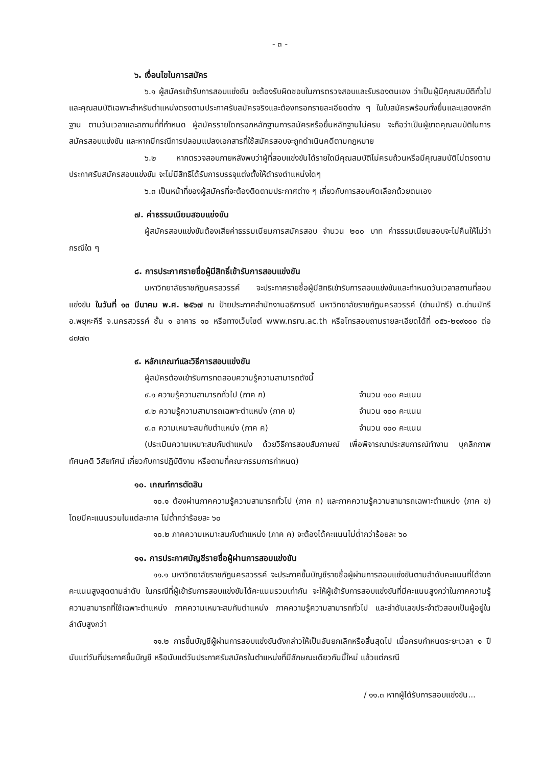- ๓ -
๖. เงื่อนไขในการสมัคร
๖.๑ ผู้สมัครเข้ารับการสอบแข่งขัน จะต้องรับผิดชอบในการตรวจสอบและรับรองตนเอง ว่าเป็นผู้มีคุณสมบัติทั่วไปและคุณสมบัติเฉพาะสำหรับตำแหน่งตรงตามประกาศรับสมัครจริงและต้องกรอกรายละเอียดต่าง ๆ ในใบสมัครพร้อมทั้งยื่นและแสดงหลักฐาน ตามวันเวลาและสถานที่ที่กำหนด ผู้สมัครรายใดกรอกหลักฐานการสมัครหรือยื่นหลักฐานไม่ครบ จะถือว่าเป็นผู้ขาดคุณสมบัติในการสมัครสอบแข่งขัน และหากมีกรณีการปลอมแปลงเอกสารที่ใช้สมัครสอบจะถูกดำเนินคดีตามกฎหมาย
๖.๒ หากตรวจสอบภายหลังพบว่าผู้ที่สอบแข่งขันได้รายใดมีคุณสมบัติไม่ครบถ้วนหรือมีคุณสมบัติไม่ตรงตามประกาศรับสมัครสอบแข่งขัน จะไม่มีสิทธิได้รับการบรรจุแต่งตั้งให้ดำรงตำแหน่งใดๆ
๖.๓ เป็นหน้าที่ของผู้สมัครที่จะต้องติดตามประกาศต่าง ๆ เกี่ยวกับการสอบคัดเลือกด้วยตนเอง
๗. ค่าธรรมเนียมสอบแข่งขัน
ผู้สมัครสอบแข่งขันต้องเสียค่าธรรมเนียมการสมัครสอบ จำนวน ๒๐๐ บาท ค่าธรรมเนียมสอบจะไม่คืนให้ไม่ว่ากรณีใด ๆ
๘. การประกาศรายชื่อผู้มีสิทธิ์เข้ารับการสอบแข่งขัน
มหาวิทยาลัยราชภัฏนครสวรรค์ จะประกาศรายชื่อผู้มีสิทธิเข้ารับการสอบแข่งขันและกำหนดวันเวลาสถานที่สอบแข่งขัน ในวันที่ ๑๓ มีนาคม พ.ศ. ๒๕๖๗ ณ ป้ายประกาศสำนักงานอธิการบดี มหาวิทยาลัยราชภัฏนครสวรรค์ (ย่านมัทรี) ต.ย่านมัทรี อ.พยุหะคีรี จ.นครสวรรค์ ชั้น ๑ อาคาร ๑๐ หรือทางเว็บไซต์ www.nsru.ac.th หรือโทรสอบถามรายละเอียดได้ที่ ๐๕๖-๒๑๙๑๐๐ ต่อ ๘๗๗๓
๙. หลักเกณฑ์และวิธีการสอบแข่งขัน
ผู้สมัครต้องเข้ารับการทดสอบความรู้ความสามารถดังนี้
๙.๑ ความรู้ความสามารถทั่วไป (ภาค ก) จำนวน ๑๐๐ คะแนน
๙.๒ ความรู้ความสามารถเฉพาะตำแหน่ง (ภาค ข) จำนวน ๑๐๐ คะแนน
๙.๓ ความเหมาะสมกับตำแหน่ง (ภาค ค) จำนวน ๑๐๐ คะแนน
(ประเมินความเหมาะสมกับตำแหน่ง ด้วยวิธีการสอบสัมภาษณ์ เพื่อพิจารณาประสบการณ์ทำงาน บุคลิกภาพ ทัศนคติ วิสัยทัศน์ เกี่ยวกับการปฏิบัติงาน หรือตามที่คณะกรรมการกำหนด)
๑๐. เกณฑ์การตัดสิน
๑๐.๑ ต้องผ่านภาคความรู้ความสามารถทั่วไป (ภาค ก) และภาคความรู้ความสามารถเฉพาะตำแหน่ง (ภาค ข) โดยมีคะแนนรวมในแต่ละภาค ไม่ต่ำกว่าร้อยละ ๖๐
๑๐.๒ ภาคความเหมาะสมกับตำแหน่ง (ภาค ค) จะต้องได้คะแนนไม่ต่ำกว่าร้อยละ ๖๐
๑๑. การประกาศบัญชีรายชื่อผู้ผ่านการสอบแข่งขัน
๑๑.๑ มหาวิทยาลัยราชภัฏนครสวรรค์ จะประกาศขึ้นบัญชีรายชื่อผู้ผ่านการสอบแข่งขันตามลำดับคะแนนที่ได้จากคะแนนสูงสุดตามลำดับ ในกรณีที่ผู้เข้ารับการสอบแข่งขันได้คะแนนรวมเท่ากัน จะให้ผู้เข้ารับการสอบแข่งขันที่มีคะแนนสูงกว่าในภาคความรู้ความสามารถที่ใช้เฉพาะตำแหน่ง ภาคความเหมาะสมกับตำแหน่ง ภาคความรู้ความสามารถทั่วไป และลำดับเลขประจำตัวสอบเป็นผู้อยู่ในลำดับสูงกว่า
๑๑.๒ การขึ้นบัญชีผู้ผ่านการสอบแข่งขันดังกล่าวให้เป็นอันยกเลิกหรือสิ้นสุดไป เมื่อครบกำหนดระยะเวลา ๑ ปีนับแต่วันที่ประกาศขึ้นบัญชี หรือนับแต่วันประกาศรับสมัครในตำแหน่งที่มีลักษณะเดียวกันนี้ใหม่ แล้วแต่กรณี
/ ๑๑.๓ หากผู้ได้รับการสอบแข่งขัน...